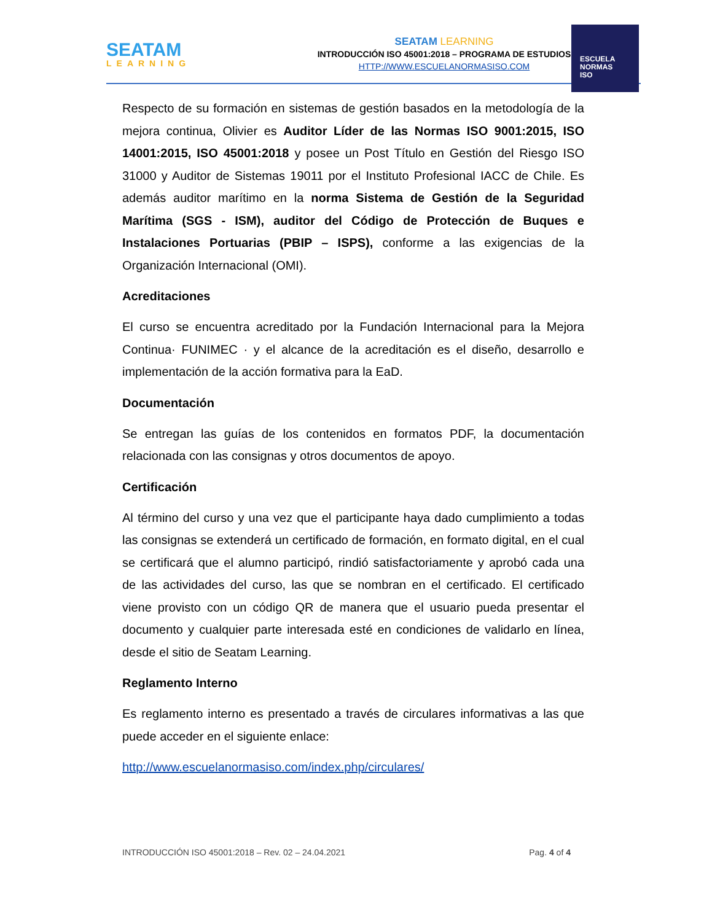SEATAM
LEARNING
SEATAM LEARNING
INTRODUCCIÓN ISO 45001:2018 – PROGRAMA DE ESTUDIOS
HTTP://WWW.ESCUELANORMASISO.COM
ESCUELA
NORMAS
ISO
Respecto de su formación en sistemas de gestión basados en la metodología de la mejora continua, Olivier es Auditor Líder de las Normas ISO 9001:2015, ISO 14001:2015, ISO 45001:2018 y posee un Post Título en Gestión del Riesgo ISO 31000 y Auditor de Sistemas 19011 por el Instituto Profesional IACC de Chile. Es además auditor marítimo en la norma Sistema de Gestión de la Seguridad Marítima (SGS - ISM), auditor del Código de Protección de Buques e Instalaciones Portuarias (PBIP – ISPS), conforme a las exigencias de la Organización Internacional (OMI).
Acreditaciones
El curso se encuentra acreditado por la Fundación Internacional para la Mejora Continua· FUNIMEC · y el alcance de la acreditación es el diseño, desarrollo e implementación de la acción formativa para la EaD.
Documentación
Se entregan las guías de los contenidos en formatos PDF, la documentación relacionada con las consignas y otros documentos de apoyo.
Certificación
Al término del curso y una vez que el participante haya dado cumplimiento a todas las consignas se extenderá un certificado de formación, en formato digital, en el cual se certificará que el alumno participó, rindió satisfactoriamente y aprobó cada una de las actividades del curso, las que se nombran en el certificado. El certificado viene provisto con un código QR de manera que el usuario pueda presentar el documento y cualquier parte interesada esté en condiciones de validarlo en línea, desde el sitio de Seatam Learning.
Reglamento Interno
Es reglamento interno es presentado a través de circulares informativas a las que puede acceder en el siguiente enlace:
http://www.escuelanormasiso.com/index.php/circulares/
INTRODUCCIÓN ISO 45001:2018 – Rev. 02 – 24.04.2021 Pag. 4 of 4